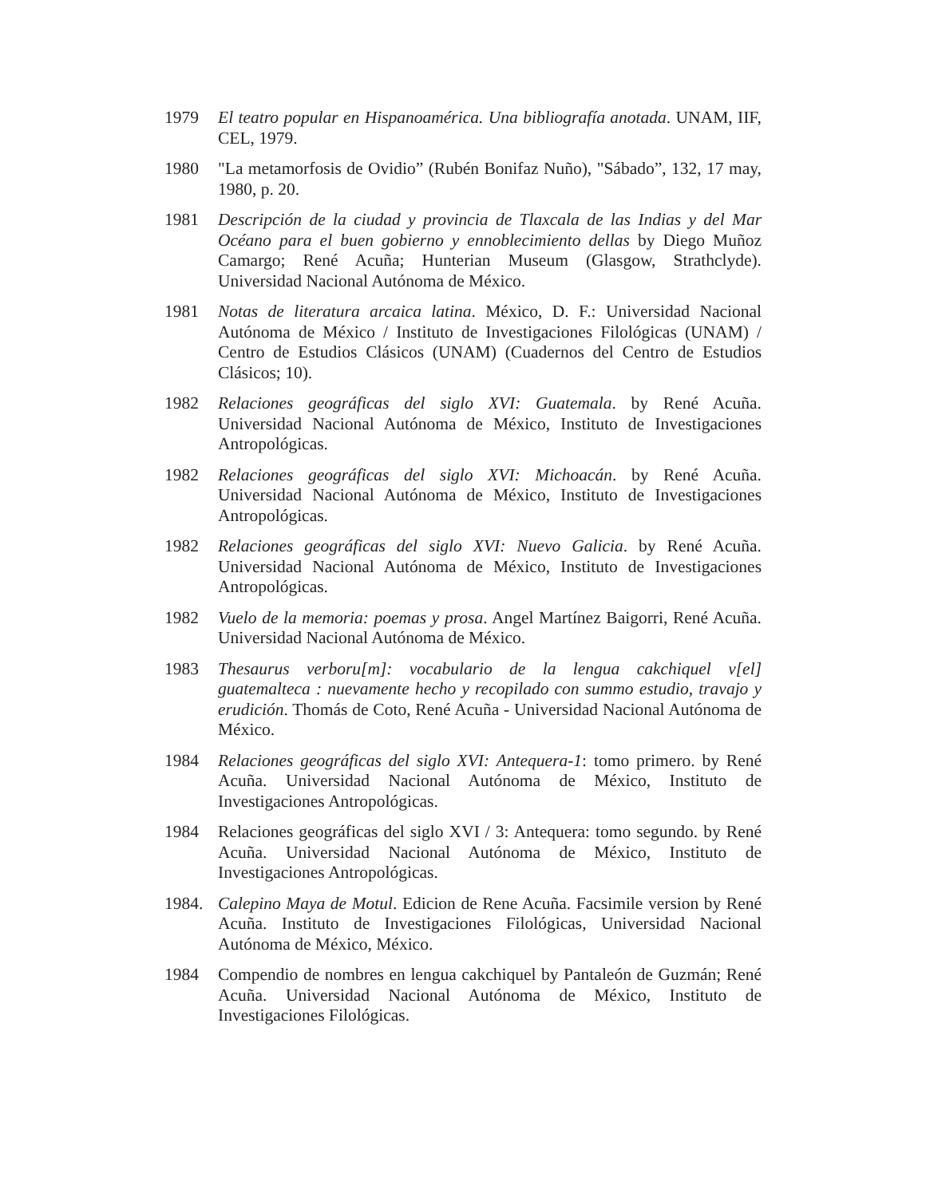1979 El teatro popular en Hispanoamérica. Una bibliografía anotada. UNAM, IIF, CEL, 1979.
1980 "La metamorfosis de Ovidio” (Rubén Bonifaz Nuño), "Sábado”, 132, 17 may, 1980, p. 20.
1981 Descripción de la ciudad y provincia de Tlaxcala de las Indias y del Mar Océano para el buen gobierno y ennoblecimiento dellas by Diego Muñoz Camargo; René Acuña; Hunterian Museum (Glasgow, Strathclyde). Universidad Nacional Autónoma de México.
1981 Notas de literatura arcaica latina. México, D. F.: Universidad Nacional Autónoma de México / Instituto de Investigaciones Filológicas (UNAM) / Centro de Estudios Clásicos (UNAM) (Cuadernos del Centro de Estudios Clásicos; 10).
1982 Relaciones geográficas del siglo XVI: Guatemala. by René Acuña. Universidad Nacional Autónoma de México, Instituto de Investigaciones Antropológicas.
1982 Relaciones geográficas del siglo XVI: Michoacán. by René Acuña. Universidad Nacional Autónoma de México, Instituto de Investigaciones Antropológicas.
1982 Relaciones geográficas del siglo XVI: Nuevo Galicia. by René Acuña. Universidad Nacional Autónoma de México, Instituto de Investigaciones Antropológicas.
1982 Vuelo de la memoria: poemas y prosa. Angel Martínez Baigorri, René Acuña. Universidad Nacional Autónoma de México.
1983 Thesaurus verboru[m]: vocabulario de la lengua cakchiquel v[el] guatemalteca : nuevamente hecho y recopilado con summo estudio, travajo y erudición. Thomás de Coto, René Acuña - Universidad Nacional Autónoma de México.
1984 Relaciones geográficas del siglo XVI: Antequera-1: tomo primero. by René Acuña. Universidad Nacional Autónoma de México, Instituto de Investigaciones Antropológicas.
1984 Relaciones geográficas del siglo XVI / 3: Antequera: tomo segundo. by René Acuña. Universidad Nacional Autónoma de México, Instituto de Investigaciones Antropológicas.
1984. Calepino Maya de Motul. Edicion de Rene Acuña. Facsimile version by René Acuña. Instituto de Investigaciones Filológicas, Universidad Nacional Autónoma de México, México.
1984 Compendio de nombres en lengua cakchiquel by Pantaleón de Guzmán; René Acuña. Universidad Nacional Autónoma de México, Instituto de Investigaciones Filológicas.